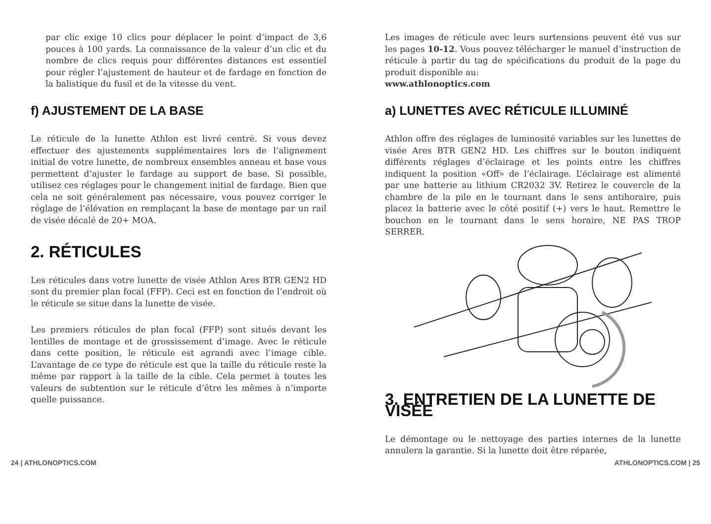par clic exige 10 clics pour déplacer le point d’impact de 3,6 pouces à 100 yards. La connaissance de la valeur d’un clic et du nombre de clics requis pour différentes distances est essentiel pour régler l’ajustement de hauteur et de fardage en fonction de la balistique du fusil et de la vitesse du vent.
f) AJUSTEMENT DE LA BASE
Le réticule de la lunette Athlon est livré centré. Si vous devez effectuer des ajustements supplémentaires lors de l’alignement initial de votre lunette, de nombreux ensembles anneau et base vous permettent d’ajuster le fardage au support de base. Si possible, utilisez ces réglages pour le changement initial de fardage. Bien que cela ne soit généralement pas nécessaire, vous pouvez corriger le réglage de l’élévation en remplaçant la base de montage par un rail de visée décalé de 20+ MOA.
2. RÉTICULES
Les réticules dans votre lunette de visée Athlon Ares BTR GEN2 HD sont du premier plan focal (FFP). Ceci est en fonction de l’endroit où le réticule se situe dans la lunette de visée.
Les premiers réticules de plan focal (FFP) sont situés devant les lentilles de montage et de grossissement d’image. Avec le réticule dans cette position, le réticule est agrandi avec l’image cible. L’avantage de ce type de réticule est que la taille du réticule reste la même par rapport à la taille de la cible. Cela permet à toutes les valeurs de subtention sur le réticule d’être les mêmes à n’importe quelle puissance.
Les images de réticule avec leurs surtensions peuvent été vus sur les pages 10-12. Vous pouvez télécharger le manuel d’instruction de réticule à partir du tag de spécifications du produit de la page du produit disponible au:
www.athlonoptics.com
a) LUNETTES AVEC RÉTICULE ILLUMINÉ
Athlon offre des réglages de luminosité variables sur les lunettes de visée Ares BTR GEN2 HD. Les chiffres sur le bouton indiquent différents réglages d’éclairage et les points entre les chiffres indiquent la position «Off» de l’éclairage. L’éclairage est alimenté par une batterie au lithium CR2032 3V. Retirez le couvercle de la chambre de la pile en le tournant dans le sens antihoraire, puis placez la batterie avec le côté positif (+) vers le haut. Remettre le bouchon en le tournant dans le sens horaire, NE PAS TROP SERRER.
3. ENTRETIEN DE LA LUNETTE DE VISÉE
Le démontage ou le nettoyage des parties internes de la lunette annulera la garantie. Si la lunette doit être réparée,
24 | ATHLONOPTICS.COM ATHLONOPTICS.COM | 25